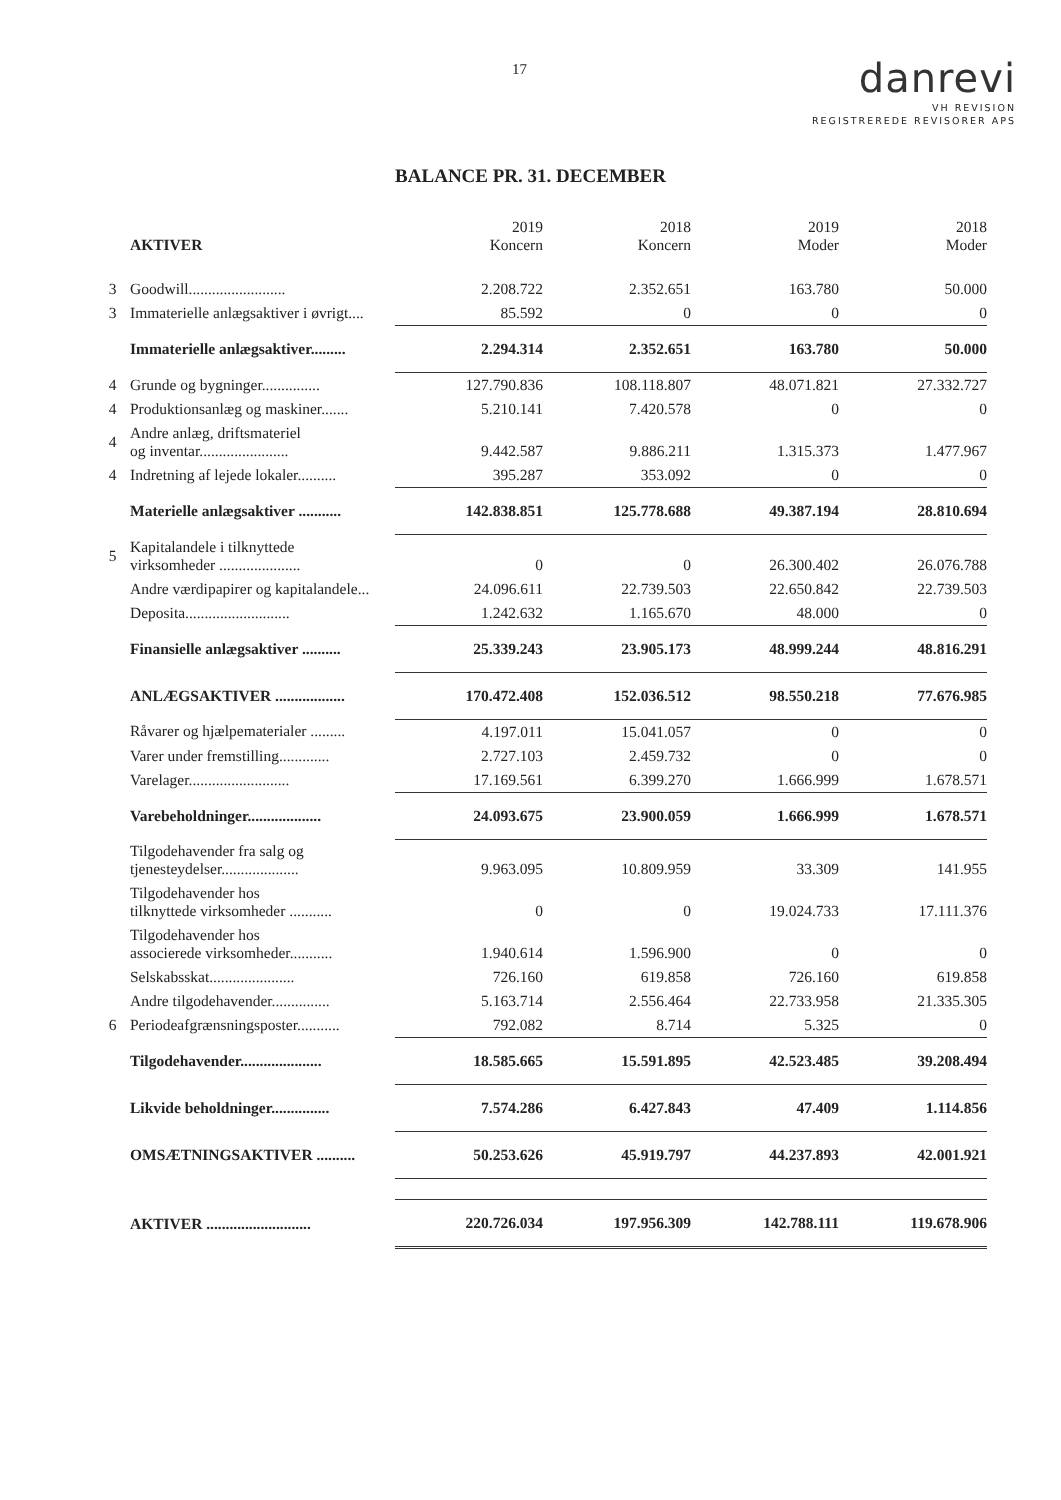17
danrevi
VH REVISION
REGISTREREDE REVISORER APS
BALANCE PR. 31. DECEMBER
| | AKTIVER | 2019 Koncern | 2018 Koncern | 2019 Moder | 2018 Moder |
| --- | --- | --- | --- | --- | --- |
| 3 | Goodwill......................... | 2.208.722 | 2.352.651 | 163.780 | 50.000 |
| 3 | Immaterielle anlægsaktiver i øvrigt.... | 85.592 | 0 | 0 | 0 |
| | Immaterielle anlægsaktiver......... | 2.294.314 | 2.352.651 | 163.780 | 50.000 |
| 4 | Grunde og bygninger............... | 127.790.836 | 108.118.807 | 48.071.821 | 27.332.727 |
| 4 | Produktionsanlæg og maskiner....... | 5.210.141 | 7.420.578 | 0 | 0 |
| 4 | Andre anlæg, driftsmateriel og inventar....................... | 9.442.587 | 9.886.211 | 1.315.373 | 1.477.967 |
| 4 | Indretning af lejede lokaler.......... | 395.287 | 353.092 | 0 | 0 |
| | Materielle anlægsaktiver ........... | 142.838.851 | 125.778.688 | 49.387.194 | 28.810.694 |
| 5 | Kapitalandele i tilknyttede virksomheder ..................... | 0 | 0 | 26.300.402 | 26.076.788 |
| | Andre værdipapirer og kapitalandele... | 24.096.611 | 22.739.503 | 22.650.842 | 22.739.503 |
| | Deposita........................... | 1.242.632 | 1.165.670 | 48.000 | 0 |
| | Finansielle anlægsaktiver .......... | 25.339.243 | 23.905.173 | 48.999.244 | 48.816.291 |
| | ANLÆGSAKTIVER .................. | 170.472.408 | 152.036.512 | 98.550.218 | 77.676.985 |
| | Råvarer og hjælpematerialer ......... | 4.197.011 | 15.041.057 | 0 | 0 |
| | Varer under fremstilling............. | 2.727.103 | 2.459.732 | 0 | 0 |
| | Varelager.......................... | 17.169.561 | 6.399.270 | 1.666.999 | 1.678.571 |
| | Varebeholdninger................... | 24.093.675 | 23.900.059 | 1.666.999 | 1.678.571 |
| | Tilgodehavender fra salg og tjenesteydelser.................... | 9.963.095 | 10.809.959 | 33.309 | 141.955 |
| | Tilgodehavender hos tilknyttede virksomheder ........... | 0 | 0 | 19.024.733 | 17.111.376 |
| | Tilgodehavender hos associerede virksomheder........... | 1.940.614 | 1.596.900 | 0 | 0 |
| | Selskabsskat...................... | 726.160 | 619.858 | 726.160 | 619.858 |
| | Andre tilgodehavender............... | 5.163.714 | 2.556.464 | 22.733.958 | 21.335.305 |
| 6 | Periodeafgrænsningsposter........... | 792.082 | 8.714 | 5.325 | 0 |
| | Tilgodehavender..................... | 18.585.665 | 15.591.895 | 42.523.485 | 39.208.494 |
| | Likvide beholdninger............... | 7.574.286 | 6.427.843 | 47.409 | 1.114.856 |
| | OMSÆTNINGSAKTIVER .......... | 50.253.626 | 45.919.797 | 44.237.893 | 42.001.921 |
| | AKTIVER ........................... | 220.726.034 | 197.956.309 | 142.788.111 | 119.678.906 |